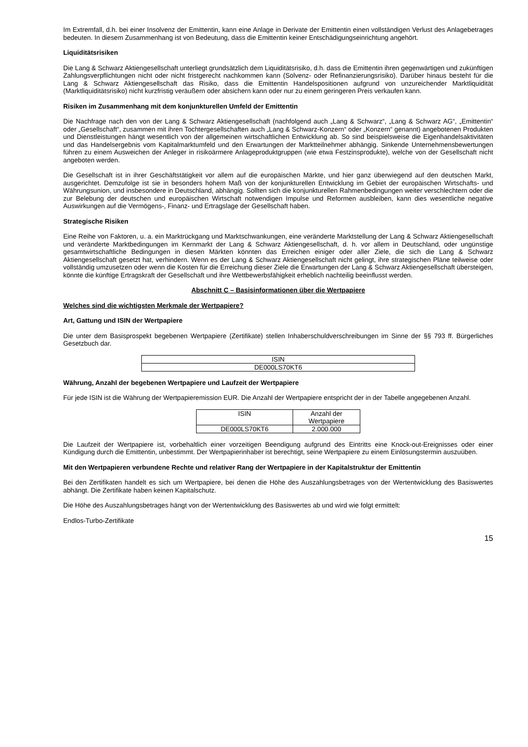Im Extremfall, d.h. bei einer Insolvenz der Emittentin, kann eine Anlage in Derivate der Emittentin einen vollständigen Verlust des Anlagebetrages bedeuten. In diesem Zusammenhang ist von Bedeutung, dass die Emittentin keiner Entschädigungseinrichtung angehört.
Liquiditätsrisiken
Die Lang & Schwarz Aktiengesellschaft unterliegt grundsätzlich dem Liquiditätsrisiko, d.h. dass die Emittentin ihren gegenwärtigen und zukünftigen Zahlungsverpflichtungen nicht oder nicht fristgerecht nachkommen kann (Solvenz- oder Refinanzierungsrisiko). Darüber hinaus besteht für die Lang & Schwarz Aktiengesellschaft das Risiko, dass die Emittentin Handelspositionen aufgrund von unzureichender Marktliquidität (Marktliquiditätsrisiko) nicht kurzfristig veräußern oder absichern kann oder nur zu einem geringeren Preis verkaufen kann.
Risiken im Zusammenhang mit dem konjunkturellen Umfeld der Emittentin
Die Nachfrage nach den von der Lang & Schwarz Aktiengesellschaft (nachfolgend auch „Lang & Schwarz“, „Lang & Schwarz AG“, „Emittentin“ oder „Gesellschaft“, zusammen mit ihren Tochtergesellschaften auch „Lang & Schwarz-Konzern“ oder „Konzern“ genannt) angebotenen Produkten und Dienstleistungen hängt wesentlich von der allgemeinen wirtschaftlichen Entwicklung ab. So sind beispielsweise die Eigenhandelsaktivitäten und das Handelsergebnis vom Kapitalmarktumfeld und den Erwartungen der Marktteilnehmer abhängig. Sinkende Unternehmensbewertungen führen zu einem Ausweichen der Anleger in risikoärmere Anlageproduktgruppen (wie etwa Festzinsprodukte), welche von der Gesellschaft nicht angeboten werden.
Die Gesellschaft ist in ihrer Geschäftstätigkeit vor allem auf die europäischen Märkte, und hier ganz überwiegend auf den deutschen Markt, ausgerichtet. Demzufolge ist sie in besonders hohem Maß von der konjunkturellen Entwicklung im Gebiet der europäischen Wirtschafts- und Währungsunion, und insbesondere in Deutschland, abhängig. Sollten sich die konjunkturellen Rahmenbedingungen weiter verschlechtern oder die zur Belebung der deutschen und europäischen Wirtschaft notwendigen Impulse und Reformen ausbleiben, kann dies wesentliche negative Auswirkungen auf die Vermögens-, Finanz- und Ertragslage der Gesellschaft haben.
Strategische Risiken
Eine Reihe von Faktoren, u. a. ein Marktrückgang und Marktschwankungen, eine veränderte Marktstellung der Lang & Schwarz Aktiengesellschaft und veränderte Marktbedingungen im Kernmarkt der Lang & Schwarz Aktiengesellschaft, d. h. vor allem in Deutschland, oder ungünstige gesamtwirtschaftliche Bedingungen in diesen Märkten könnten das Erreichen einiger oder aller Ziele, die sich die Lang & Schwarz Aktiengesellschaft gesetzt hat, verhindern. Wenn es der Lang & Schwarz Aktiengesellschaft nicht gelingt, ihre strategischen Pläne teilweise oder vollständig umzusetzen oder wenn die Kosten für die Erreichung dieser Ziele die Erwartungen der Lang & Schwarz Aktiengesellschaft übersteigen, könnte die künftige Ertragskraft der Gesellschaft und ihre Wettbewerbsfähigkeit erheblich nachteilig beeinflusst werden.
Abschnitt C – Basisinformationen über die Wertpapiere
Welches sind die wichtigsten Merkmale der Wertpapiere?
Art, Gattung und ISIN der Wertpapiere
Die unter dem Basisprospekt begebenen Wertpapiere (Zertifikate) stellen Inhaberschuldverschreibungen im Sinne der §§ 793 ff. Bürgerliches Gesetzbuch dar.
| ISIN |
| DE000LS70KT6 |
Währung, Anzahl der begebenen Wertpapiere und Laufzeit der Wertpapiere
Für jede ISIN ist die Währung der Wertpapieremission EUR. Die Anzahl der Wertpapiere entspricht der in der Tabelle angegebenen Anzahl.
| ISIN | Anzahl der Wertpapiere |
| DE000LS70KT6 | 2.000.000 |
Die Laufzeit der Wertpapiere ist, vorbehaltlich einer vorzeitigen Beendigung aufgrund des Eintritts eine Knock-out-Ereignisses oder einer Kündigung durch die Emittentin, unbestimmt. Der Wertpapierinhaber ist berechtigt, seine Wertpapiere zu einem Einlösungstermin auszuüben.
Mit den Wertpapieren verbundene Rechte und relativer Rang der Wertpapiere in der Kapitalstruktur der Emittentin
Bei den Zertifikaten handelt es sich um Wertpapiere, bei denen die Höhe des Auszahlungsbetrages von der Wertentwicklung des Basiswertes abhängt. Die Zertifikate haben keinen Kapitalschutz.
Die Höhe des Auszahlungsbetrages hängt von der Wertentwicklung des Basiswertes ab und wird wie folgt ermittelt:
Endlos-Turbo-Zertifikate
15